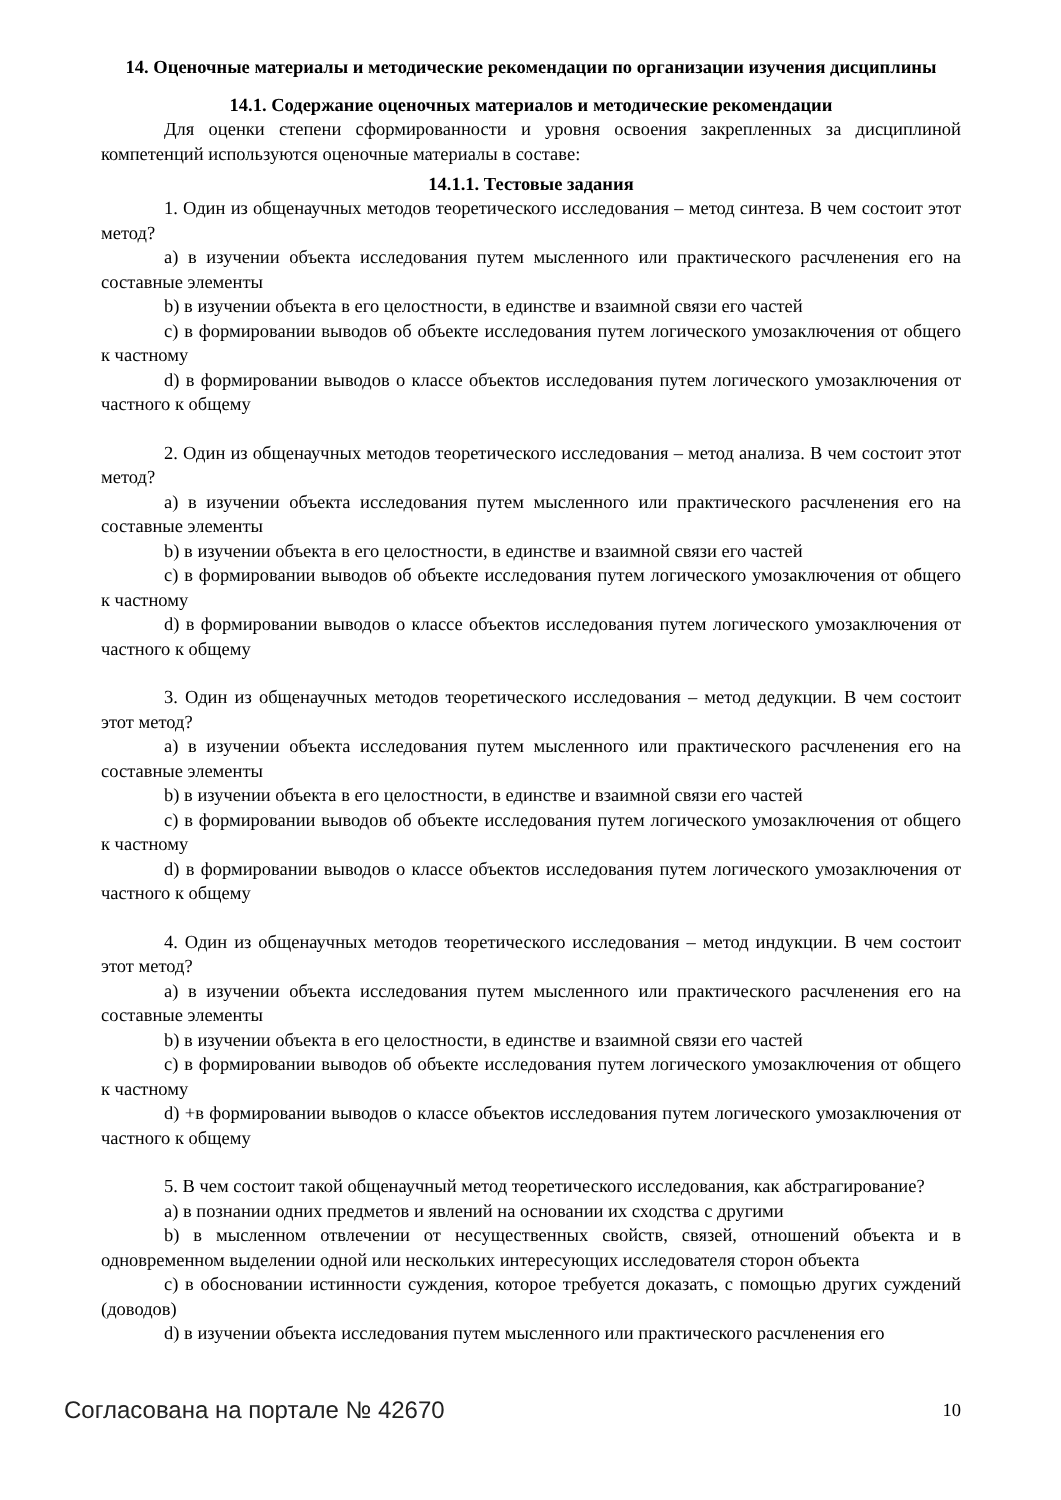14. Оценочные материалы и методические рекомендации по организации изучения дисциплины
14.1. Содержание оценочных материалов и методические рекомендации
Для оценки степени сформированности и уровня освоения закрепленных за дисциплиной компетенций используются оценочные материалы в составе:
14.1.1. Тестовые задания
1. Один из общенаучных методов теоретического исследования – метод синтеза. В чем состоит этот метод?
a) в изучении объекта исследования путем мысленного или практического расчленения его на составные элементы
b) в изучении объекта в его целостности, в единстве и взаимной связи его частей
c) в формировании выводов об объекте исследования путем логического умозаключения от общего к частному
d) в формировании выводов о классе объектов исследования путем логического умозаключения от частного к общему
2. Один из общенаучных методов теоретического исследования – метод анализа. В чем состоит этот метод?
a) в изучении объекта исследования путем мысленного или практического расчленения его на составные элементы
b) в изучении объекта в его целостности, в единстве и взаимной связи его частей
c) в формировании выводов об объекте исследования путем логического умозаключения от общего к частному
d) в формировании выводов о классе объектов исследования путем логического умозаключения от частного к общему
3. Один из общенаучных методов теоретического исследования – метод дедукции. В чем состоит этот метод?
a) в изучении объекта исследования путем мысленного или практического расчленения его на составные элементы
b) в изучении объекта в его целостности, в единстве и взаимной связи его частей
c) в формировании выводов об объекте исследования путем логического умозаключения от общего к частному
d) в формировании выводов о классе объектов исследования путем логического умозаключения от частного к общему
4. Один из общенаучных методов теоретического исследования – метод индукции. В чем состоит этот метод?
a) в изучении объекта исследования путем мысленного или практического расчленения его на составные элементы
b) в изучении объекта в его целостности, в единстве и взаимной связи его частей
c) в формировании выводов об объекте исследования путем логического умозаключения от общего к частному
d) +в формировании выводов о классе объектов исследования путем логического умозаключения от частного к общему
5. В чем состоит такой общенаучный метод теоретического исследования, как абстрагирование?
a) в познании одних предметов и явлений на основании их сходства с другими
b) в мысленном отвлечении от несущественных свойств, связей, отношений объекта и в одновременном выделении одной или нескольких интересующих исследователя сторон объекта
c) в обосновании истинности суждения, которое требуется доказать, с помощью других суждений (доводов)
d) в изучении объекта исследования путем мысленного или практического расчленения его
Согласована на портале № 42670 10